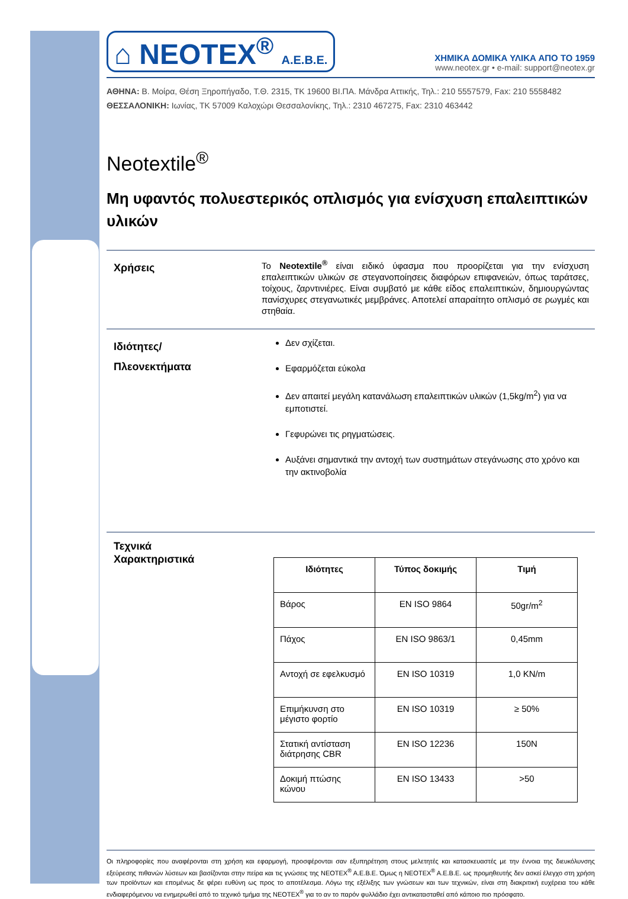⌂ NEOTEX<sup>®</sup> A.E.B.E.
ΧΗΜΙΚΑ ΔΟΜΙΚΑ ΥΛΙΚΑ ΑΠΟ ΤΟ 1959
www.neotex.gr • e-mail: support@neotex.gr
ΑΘΗΝΑ: Β. Μοίρα, Θέση Ξηροπήγαδο, Τ.Θ. 2315, ΤΚ 19600 ΒΙ.ΠΑ. Μάνδρα Αττικής, Τηλ.: 210 5557579, Fax: 210 5558482
ΘΕΣΣΑΛΟΝΙΚΗ: Ιωνίας, ΤΚ 57009 Καλοχώρι Θεσσαλονίκης, Τηλ.: 2310 467275, Fax: 2310 463442
Neotextile<sup>®</sup>
Μη υφαντός πολυεστερικός οπλισμός για ενίσχυση επαλειπτικών υλικών
Χρήσεις
Το Neotextile<sup>®</sup> είναι ειδικό ύφασμα που προορίζεται για την ενίσχυση επαλειπτικών υλικών σε στεγανοποίησεις διαφόρων επιφανειών, όπως ταράτσες, τοίχους, ζαρντινιέρες. Είναι συμβατό με κάθε είδος επαλειπτικών, δημιουργώντας πανίσχυρες στεγανωτικές μεμβράνες. Αποτελεί απαραίτητο οπλισμό σε ρωγμές και στηθαία.
Ιδιότητες/
Πλεονεκτήματα
Δεν σχίζεται.
Εφαρμόζεται εύκολα
Δεν απαιτεί μεγάλη κατανάλωση επαλειπτικών υλικών (1,5kg/m<sup>2</sup>) για να εμποτιστεί.
Γεφυρώνει τις ρηγματώσεις.
Αυξάνει σημαντικά την αντοχή των συστημάτων στεγάνωσης στο χρόνο και την ακτινοβολία
Τεχνικά
Χαρακτηριστικά
| Ιδιότητες | Τύπος δοκιμής | Τιμή |
| --- | --- | --- |
| Βάρος | EN ISO 9864 | 50gr/m<sup>2</sup> |
| Πάχος | EN ISO 9863/1 | 0,45mm |
| Αντοχή σε εφελκυσμό | EN ISO 10319 | 1,0 KN/m |
| Επιμήκυνση στο μέγιστο φορτίο | EN ISO 10319 | ≥ 50% |
| Στατική αντίσταση διάτρησης CBR | EN ISO 12236 | 150N |
| Δοκιμή πτώσης κώνου | EN ISO 13433 | >50 |
Οι πληροφορίες που αναφέρονται στη χρήση και εφαρμογή, προσφέρονται σαν εξυπηρέτηση στους μελετητές και κατασκευαστές με την έννοια της διευκόλυνσης εξεύρεσης πιθανών λύσεων και βασίζονται στην πείρα και τις γνώσεις της NEOTEX<sup>®</sup> A.E.B.E. Όμως η NEOTEX<sup>®</sup> A.E.B.E. ως προμηθευτής δεν ασκεί έλεγχο στη χρήση των προϊόντων και επομένως δε φέρει ευθύνη ως προς το αποτέλεσμα. Λόγω της εξέλιξης των γνώσεων και των τεχνικών, είναι στη διακριτική ευχέρεια του κάθε ενδιαφερόμενου να ενημερωθεί από το τεχνικό τμήμα της NEOTEX<sup>®</sup> για το αν το παρόν φυλλάδιο έχει αντικατασταθεί από κάποιο πιο πρόσφατο.